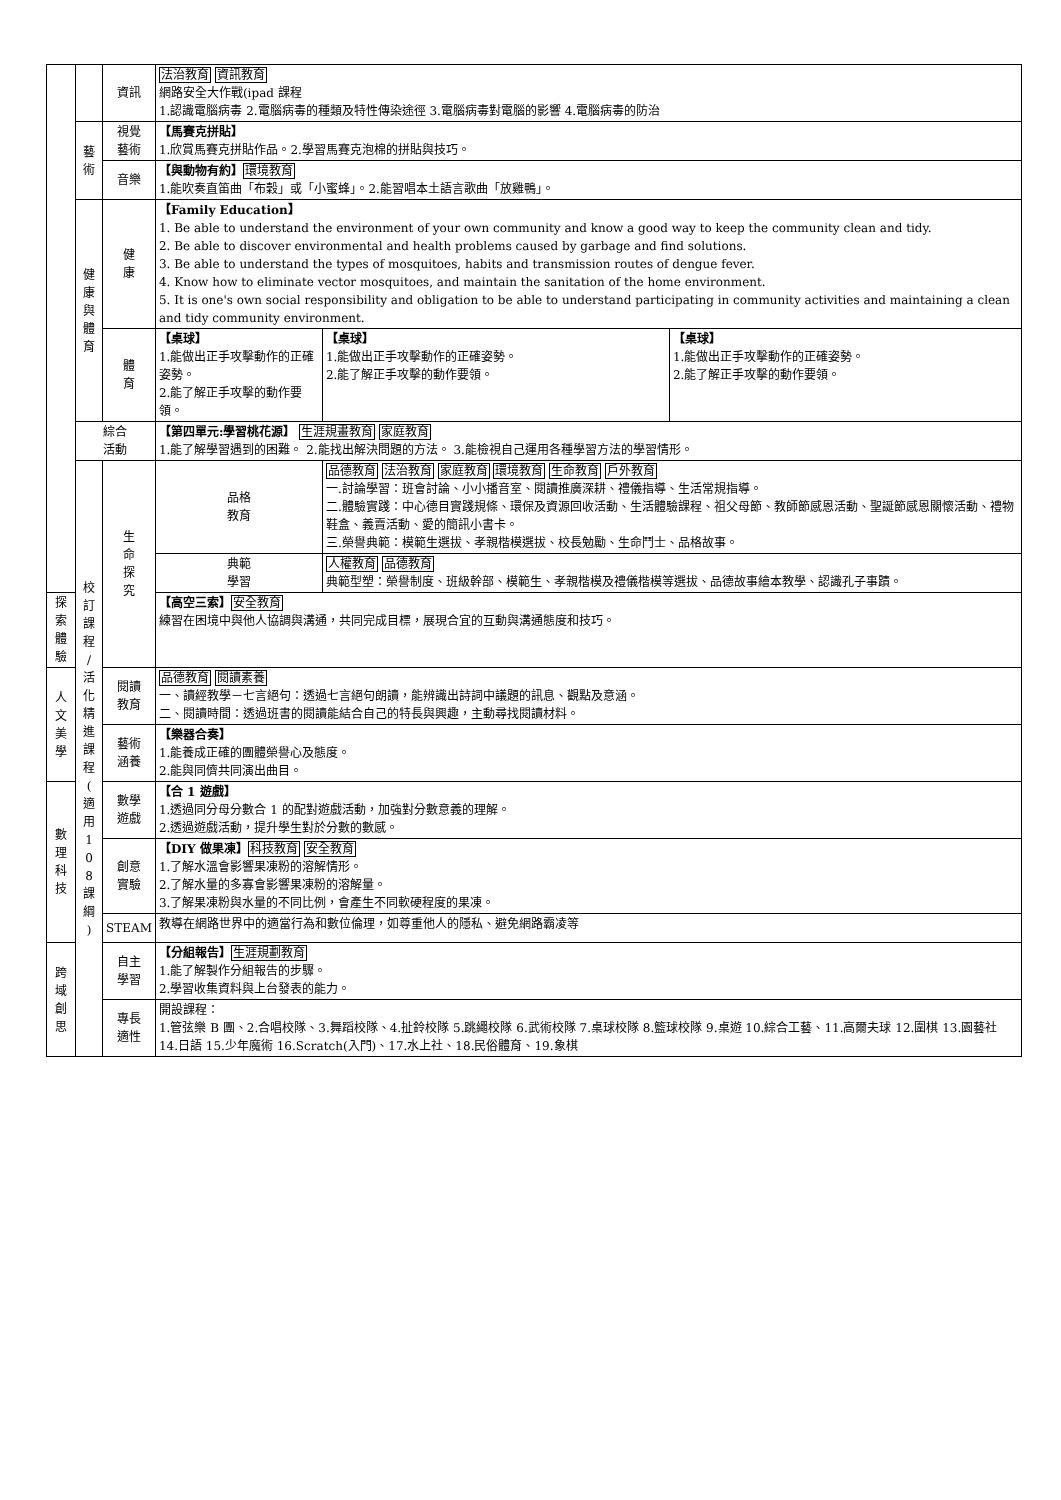| | | 資訊 | 法治教育 資訊教育 網路安全大作戰(ipad 課程 1.認識電腦病毒 2.電腦病毒的種類及特性傳染途徑 3.電腦病毒對電腦的影響 4.電腦病毒的防治 | | |
| | 藝 術 | 視覺 藝術 | 【馬賽克拼貼】 1.欣賞馬賽克拼貼作品。2.學習馬賽克泡棉的拼貼與技巧。 | | |
| | | 音樂 | 【與動物有約】 環境教育 1.能吹奏直笛曲「布穀」或「小蜜蜂」。2.能習唱本土語言歌曲「放雞鴨」。 | | |
| | 健 康 與 體 育 | 健 康 | 【Family Education】 1. Be able to understand the environment of your own community and know a good way to keep the community clean and tidy. 2. Be able to discover environmental and health problems caused by garbage and find solutions. 3. Be able to understand the types of mosquitoes, habits and transmission routes of dengue fever. 4. Know how to eliminate vector mosquitoes, and maintain the sanitation of the home environment. 5. It is one's own social responsibility and obligation to be able to understand participating in community activities and maintaining a clean and tidy community environment. | | |
| | | 體 育 | 【桌球】 1.能做出正手攻擊動作的正確姿勢。 2.能了解正手攻擊的動作要領。 | 【桌球】 1.能做出正手攻擊動作的正確姿勢。 2.能了解正手攻擊的動作要領。 | 【桌球】 1.能做出正手攻擊動作的正確姿勢。 2.能了解正手攻擊的動作要領。 |
| | 綜合 活動 | | 【第四單元:學習桃花源】 生涯規畫教育 家庭教育 1.能了解學習遇到的困難。 2.能找出解決問題的方法。 3.能檢視自己運用各種學習方法的學習情形。 | | |
| | 校 訂 課 程 / 活 化 精 進 課 程 ( 適 用 1 0 8 課 綱 ) | 生 命 探 究 | 品格 教育 | 品德教育 法治教育 家庭教育 環境教育 生命教育 戶外教育 一.討論學習：班會討論、小小播音室、閱讀推廣深耕、禮儀指導、生活常規指導。 二.體驗實踐：中心德目實踐規條、環保及資源回收活動、生活體驗課程、祖父母節、教師節感恩活動、聖誕節感恩關懷活動、禮物鞋盒、義賣活動、愛的簡訊小書卡。 三.榮譽典範：模範生選拔、孝親楷模選拔、校長勉勵、生命鬥士、品格故事。 | |
| | | | 典範 學習 | 人權教育 品德教育 典範型塑：榮譽制度、班級幹部、模範生、孝親楷模及禮儀楷模等選拔、品德故事繪本教學、認識孔子事蹟。 | |
| 探索 體驗 | | | 【高空三索】 安全教育 練習在困境中與他人協調與溝通，共同完成目標，展現合宜的互動與溝通態度和技巧。 | | |
| 人 文 美 學 | | 閱讀 教育 | 品德教育 閱讀素養 一、讀經教學－七言絕句：透過七言絕句朗讀，能辨識出詩詞中議題的訊息、觀點及意涵。 二、閱讀時間：透過班書的閱讀能結合自己的特長與興趣，主動尋找閱讀材料。 | | |
| | | 藝術 涵養 | 【樂器合奏】 1.能養成正確的團體榮譽心及態度。 2.能與同儕共同演出曲目。 | | |
| 數 理 科 技 | | 數學 遊戲 | 【合 1 遊戲】 1.透過同分母分數合 1 的配對遊戲活動，加強對分數意義的理解。 2.透過遊戲活動，提升學生對於分數的數感。 | | |
| | | 創意 實驗 | 【DIY 做果凍】 科技教育 安全教育 1.了解水溫會影響果凍粉的溶解情形。 2.了解水量的多寡會影響果凍粉的溶解量。 3.了解果凍粉與水量的不同比例，會產生不同軟硬程度的果凍。 | | |
| | | STEAM | 教導在網路世界中的適當行為和數位倫理，如尊重他人的隱私、避免網路霸凌等 | | |
| 跨 域 創 思 | | 自主 學習 | 【分組報告】 生涯規劃教育 1.能了解製作分組報告的步驟。 2.學習收集資料與上台發表的能力。 | | |
| | | 專長 適性 | 開設課程： 1.管弦樂 B 團、2.合唱校隊、3.舞蹈校隊、4.扯鈴校隊 5.跳繩校隊 6.武術校隊 7.桌球校隊 8.籃球校隊 9.桌遊 10.綜合工藝、11.高爾夫球 12.圍棋 13.園藝社 14.日語 15.少年魔術 16.Scratch(入門)、17.水上社、18.民俗體育、19.象棋 | | |